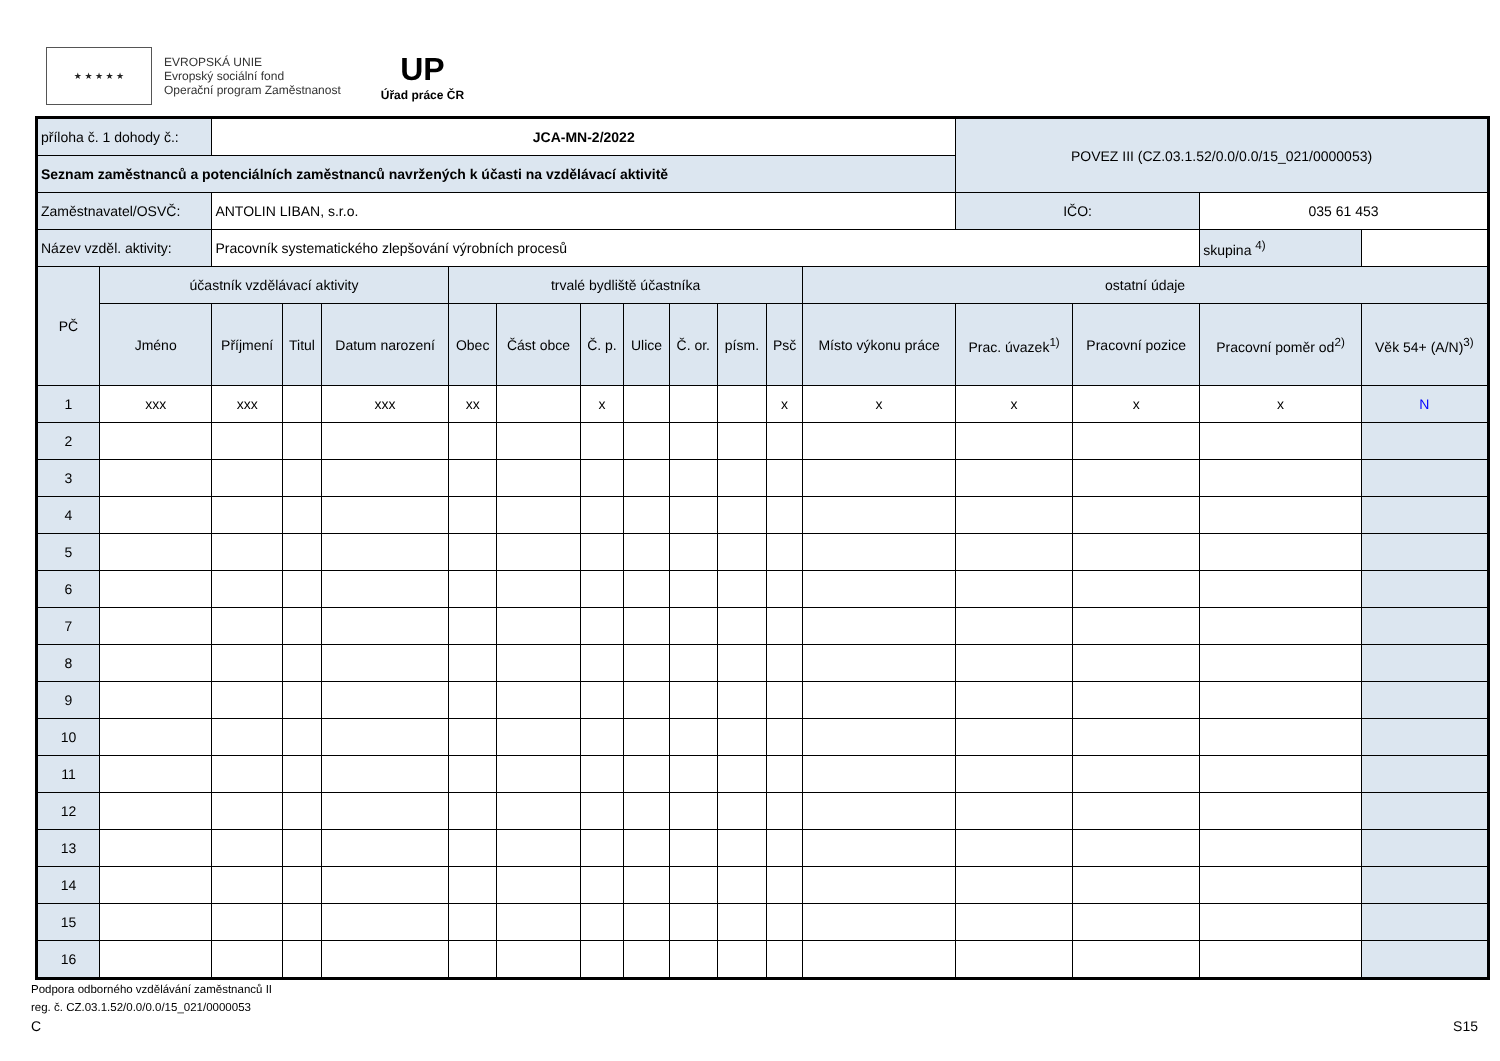★ ★ ★ ★ ★
EVROPSKÁ UNIE
Evropský sociální fond
Operační program Zaměstnanost
UP
Úřad práce ČR
| příloha č. 1 dohody č.: | | JCA-MN-2/2022 | | | | | | | | | | | POVEZ III (CZ.03.1.52/0.0/0.0/15_021/0000053) | | | |
| Seznam zaměstnanců a potenciálních zaměstnanců navržených k účasti na vzdělávací aktivitě | | | | | | | | | | | | | | | | |
| Zaměstnavatel/OSVČ: | | ANTOLIN LIBAN, s.r.o. | | | | | | | | | | | IČO: | | 035 61 453 | |
| Název vzděl. aktivity: | | Pracovník systematického zlepšování výrobních procesů | | | | | | | | | | | | | skupina <sup>4)</sup> | |
| PČ | účastník vzdělávací aktivity | | | | trvalé bydliště účastníka | | | | | | | ostatní údaje | | | | |
| | Jméno | Příjmení | Titul | Datum narození | Obec | Část obce | Č. p. | Ulice | Č. or. | písm. | Psč | Místo výkonu práce | Prac. úvazek<sup>1)</sup> | Pracovní pozice | Pracovní poměr od<sup>2)</sup> | Věk 54+ (A/N)<sup>3)</sup> |
| 1 | xxx | xxx | | xxx | xx | | x | | | | x | x | x | x | x | N |
| 2 | | | | | | | | | | | | | | | | |
| 3 | | | | | | | | | | | | | | | | |
| 4 | | | | | | | | | | | | | | | | |
| 5 | | | | | | | | | | | | | | | | |
| 6 | | | | | | | | | | | | | | | | |
| 7 | | | | | | | | | | | | | | | | |
| 8 | | | | | | | | | | | | | | | | |
| 9 | | | | | | | | | | | | | | | | |
| 10 | | | | | | | | | | | | | | | | |
| 11 | | | | | | | | | | | | | | | | |
| 12 | | | | | | | | | | | | | | | | |
| 13 | | | | | | | | | | | | | | | | |
| 14 | | | | | | | | | | | | | | | | |
| 15 | | | | | | | | | | | | | | | | |
| 16 | | | | | | | | | | | | | | | | |
Podpora odborného vzdělávání zaměstnanců II
reg. č. CZ.03.1.52/0.0/0.0/15_021/0000053
C S15